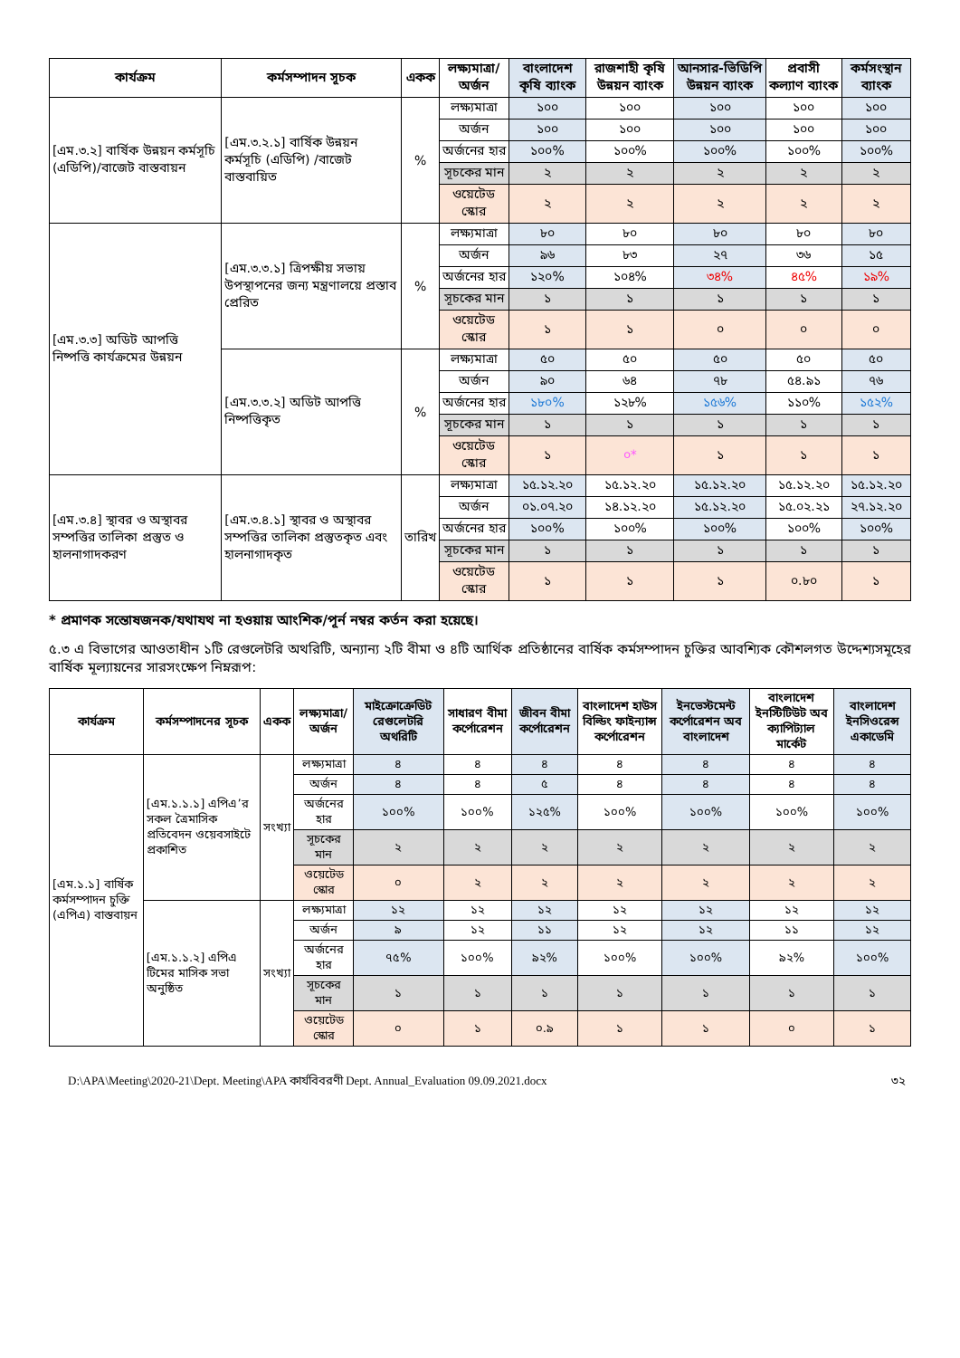| কার্যক্রম | কর্মসম্পাদন সূচক | একক | লক্ষ্যমাত্রা/ অর্জন | বাংলাদেশ কৃষি ব্যাংক | রাজশাহী কৃষি উন্নয়ন ব্যাংক | আনসার-ভিডিপি উন্নয়ন ব্যাংক | প্রবাসী কল্যাণ ব্যাংক | কর্মসংস্থান ব্যাংক |
| --- | --- | --- | --- | --- | --- | --- | --- | --- |
| [এম.৩.২] বার্ষিক উন্নয়ন কর্মসূচি (এডিপি)/বাজেট বাস্তবায়ন | [এম.৩.২.১] বার্ষিক উন্নয়ন কর্মসূচি (এডিপি) /বাজেট বাস্তবায়িত | % | লক্ষ্যমাত্রা | ১০০ | ১০০ | ১০০ | ১০০ | ১০০ |
| | | | অর্জন | ১০০ | ১০০ | ১০০ | ১০০ | ১০০ |
| | | | অর্জনের হার | ১০০% | ১০০% | ১০০% | ১০০% | ১০০% |
| | | | সূচকের মান | ২ | ২ | ২ | ২ | ২ |
| | | | ওয়েটেড স্কোর | ২ | ২ | ২ | ২ | ২ |
| [এম.৩.৩] অডিট আপত্তি নিষ্পত্তি কার্যক্রমের উন্নয়ন | [এম.৩.৩.১] ত্রিপক্ষীয় সভায় উপস্থাপনের জন্য মন্ত্রণালয়ে প্রস্তাব প্রেরিত | % | লক্ষ্যমাত্রা | ৮০ | ৮০ | ৮০ | ৮০ | ৮০ |
| | | | অর্জন | ৯৬ | ৮৩ | ২৭ | ৩৬ | ১৫ |
| | | | অর্জনের হার | ১২০% | ১০৪% | ৩৪% | ৪৫% | ১৯% |
| | | | সূচকের মান | ১ | ১ | ১ | ১ | ১ |
| | | | ওয়েটেড স্কোর | ১ | ১ | ০ | ০ | ০ |
| | [এম.৩.৩.২] অডিট আপত্তি নিষ্পত্তিকৃত | % | লক্ষ্যমাত্রা | ৫০ | ৫০ | ৫০ | ৫০ | ৫০ |
| | | | অর্জন | ৯০ | ৬৪ | ৭৮ | ৫৪.৯১ | ৭৬ |
| | | | অর্জনের হার | ১৮০% | ১২৮% | ১৫৬% | ১১০% | ১৫২% |
| | | | সূচকের মান | ১ | ১ | ১ | ১ | ১ |
| | | | ওয়েটেড স্কোর | ১ | ০* | ১ | ১ | ১ |
| [এম.৩.৪] স্থাবর ও অস্থাবর সম্পত্তির তালিকা প্রস্তুত ও হালনাগাদকরণ | [এম.৩.৪.১] স্থাবর ও অস্থাবর সম্পত্তির তালিকা প্রস্তুতকৃত এবং হালনাগাদকৃত | তারিখ | লক্ষ্যমাত্রা | ১৫.১২.২০ | ১৫.১২.২০ | ১৫.১২.২০ | ১৫.১২.২০ | ১৫.১২.২০ |
| | | | অর্জন | ০১.০৭.২০ | ১৪.১২.২০ | ১৫.১২.২০ | ১৫.০২.২১ | ২৭.১২.২০ |
| | | | অর্জনের হার | ১০০% | ১০০% | ১০০% | ১০০% | ১০০% |
| | | | সূচকের মান | ১ | ১ | ১ | ১ | ১ |
| | | | ওয়েটেড স্কোর | ১ | ১ | ১ | ০.৮০ | ১ |
* প্রমাণক সন্তোষজনক/যথাযথ না হওয়ায় আংশিক/পূর্ন নম্বর কর্তন করা হয়েছে।
৫.৩ এ বিভাগের আওতাধীন ১টি রেগুলেটরি অথরিটি, অন্যান্য ২টি বীমা ও ৪টি আর্থিক প্রতিষ্ঠানের বার্ষিক কর্মসম্পাদন চুক্তির আবশ্যিক কৌশলগত উদ্দেশ্যসমূহের বার্ষিক মূল্যায়নের সারসংক্ষেপ নিম্নরূপ:
| কার্যক্রম | কর্মসম্পাদনের সূচক | একক | লক্ষ্যমাত্রা/ অর্জন | মাইক্রোক্রেডিট রেগুলেটরি অথরিটি | সাধারণ বীমা কর্পোরেশন | জীবন বীমা কর্পোরেশন | বাংলাদেশ হাউস বিল্ডিং ফাইন্যান্স কর্পোরেশন | ইনভেস্টমেন্ট কর্পোরেশন অব বাংলাদেশ | বাংলাদেশ ইনস্টিটিউট অব ক্যাপিট্যাল মার্কেট | বাংলাদেশ ইনসিওরেন্স একাডেমি |
| --- | --- | --- | --- | --- | --- | --- | --- | --- | --- | --- |
| [এম.১.১] বার্ষিক কর্মসম্পাদন চুক্তি (এপিএ) বাস্তবায়ন | [এম.১.১.১] এপিএ’র সকল ত্রৈমাসিক প্রতিবেদন ওয়েবসাইটে প্রকাশিত | সংখ্যা | লক্ষ্যমাত্রা | ৪ | ৪ | ৪ | ৪ | ৪ | ৪ | ৪ |
| | | | অর্জন | ৪ | ৪ | ৫ | ৪ | ৪ | ৪ | ৪ |
| | | | অর্জনের হার | ১০০% | ১০০% | ১২৫% | ১০০% | ১০০% | ১০০% | ১০০% |
| | | | সূচকের মান | ২ | ২ | ২ | ২ | ২ | ২ | ২ |
| | | | ওয়েটেড স্কোর | ০ | ২ | ২ | ২ | ২ | ২ | ২ |
| | [এম.১.১.২] এপিএ টিমের মাসিক সভা অনুষ্ঠিত | সংখ্যা | লক্ষ্যমাত্রা | ১২ | ১২ | ১২ | ১২ | ১২ | ১২ | ১২ |
| | | | অর্জন | ৯ | ১২ | ১১ | ১২ | ১২ | ১১ | ১২ |
| | | | অর্জনের হার | ৭৫% | ১০০% | ৯২% | ১০০% | ১০০% | ৯২% | ১০০% |
| | | | সূচকের মান | ১ | ১ | ১ | ১ | ১ | ১ | ১ |
| | | | ওয়েটেড স্কোর | ০ | ১ | ০.৯ | ১ | ১ | ০ | ১ |
D:\APA\Meeting\2020-21\Dept. Meeting\APA কার্যবিবরণী Dept. Annual_Evaluation 09.09.2021.docx ৩২